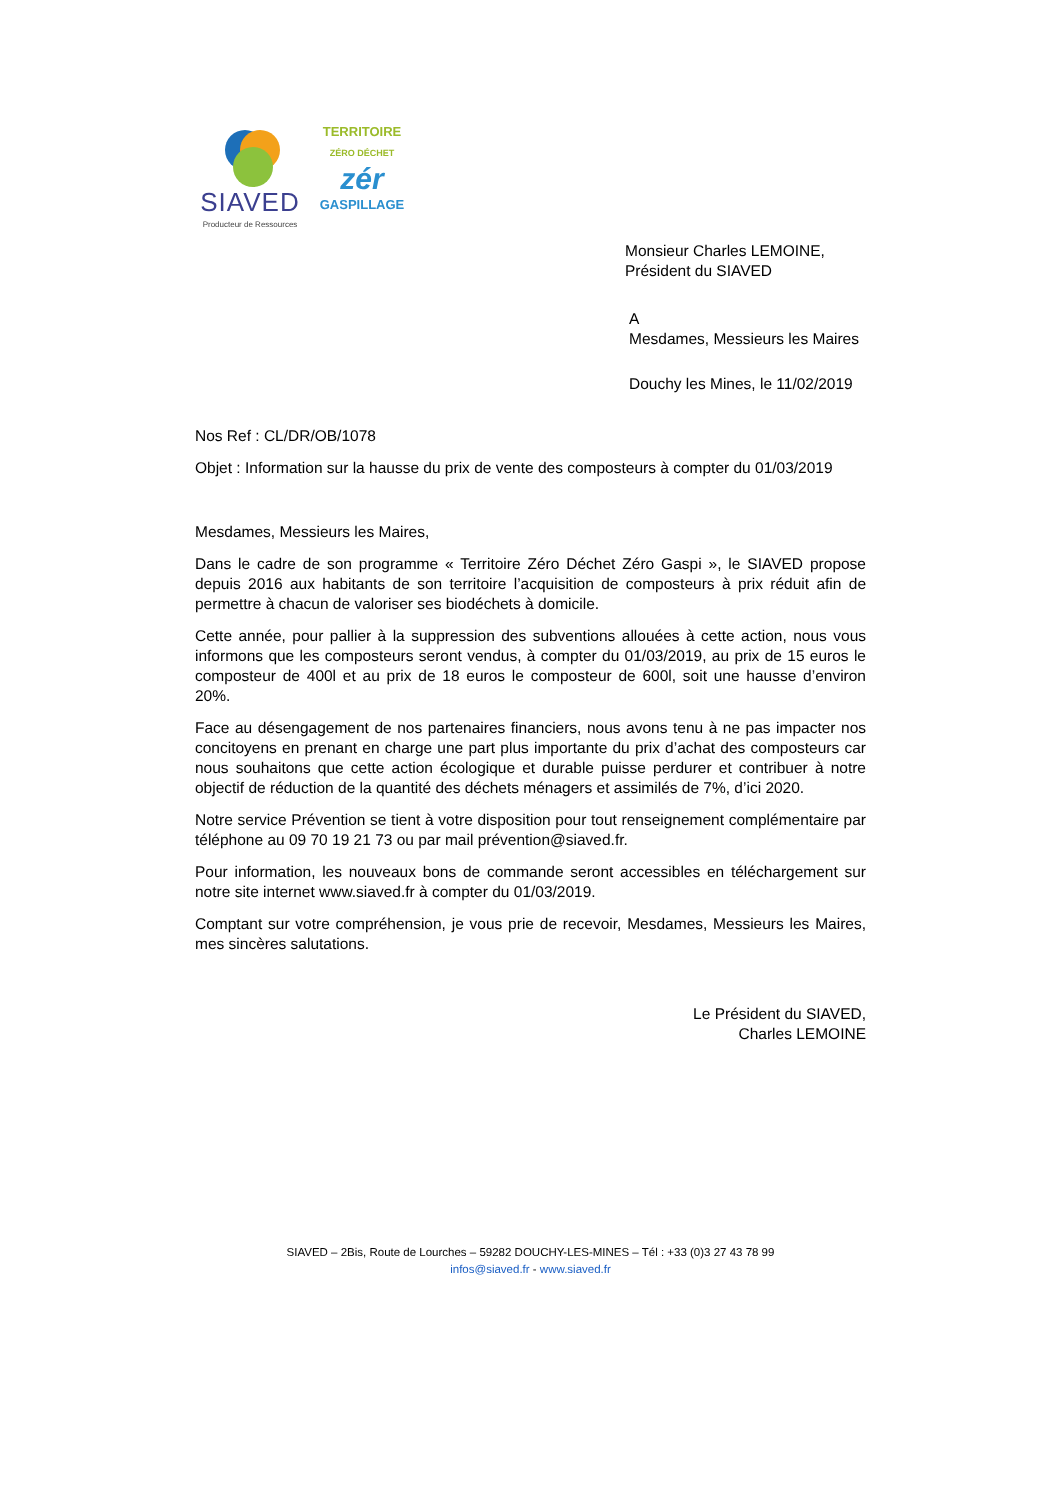SIAVED
Producteur de Ressources
TERRITOIRE
ZÉRO DÉCHET
zér
GASPILLAGE
Monsieur Charles LEMOINE,
Président du SIAVED
A
Mesdames, Messieurs les Maires
Douchy les Mines, le 11/02/2019
Nos Ref : CL/DR/OB/1078
Objet : Information sur la hausse du prix de vente des composteurs à compter du 01/03/2019
Mesdames, Messieurs les Maires,
Dans le cadre de son programme « Territoire Zéro Déchet Zéro Gaspi », le SIAVED propose depuis 2016 aux habitants de son territoire l’acquisition de composteurs à prix réduit afin de permettre à chacun de valoriser ses biodéchets à domicile.
Cette année, pour pallier à la suppression des subventions allouées à cette action, nous vous informons que les composteurs seront vendus, à compter du 01/03/2019, au prix de 15 euros le composteur de 400l et au prix de 18 euros le composteur de 600l, soit une hausse d’environ 20%.
Face au désengagement de nos partenaires financiers, nous avons tenu à ne pas impacter nos concitoyens en prenant en charge une part plus importante du prix d’achat des composteurs car nous souhaitons que cette action écologique et durable puisse perdurer et contribuer à notre objectif de réduction de la quantité des déchets ménagers et assimilés de 7%, d’ici 2020.
Notre service Prévention se tient à votre disposition pour tout renseignement complémentaire par téléphone au 09 70 19 21 73 ou par mail prévention@siaved.fr.
Pour information, les nouveaux bons de commande seront accessibles en téléchargement sur notre site internet www.siaved.fr à compter du 01/03/2019.
Comptant sur votre compréhension, je vous prie de recevoir, Mesdames, Messieurs les Maires, mes sincères salutations.
Le Président du SIAVED,
Charles LEMOINE
SIAVED – 2Bis, Route de Lourches – 59282 DOUCHY-LES-MINES – Tél : +33 (0)3 27 43 78 99
infos@siaved.fr - www.siaved.fr